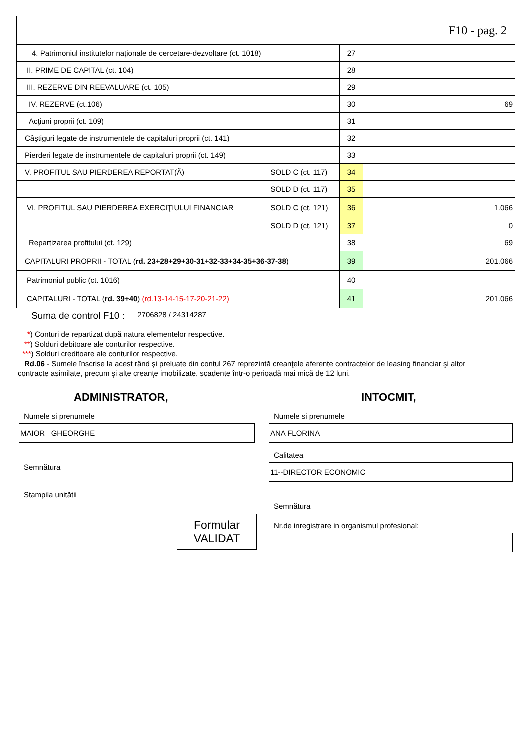| F10 - pag. 2 | | | | |
| 4. Patrimoniul institutelor naţionale de cercetare-dezvoltare (ct. 1018) | | 27 | | |
| II. PRIME DE CAPITAL (ct. 104) | | 28 | | |
| III. REZERVE DIN REEVALUARE (ct. 105) | | 29 | | |
| IV. REZERVE (ct.106) | | 30 | | 69 |
| Acţiuni proprii (ct. 109) | | 31 | | |
| Câştiguri legate de instrumentele de capitaluri proprii (ct. 141) | | 32 | | |
| Pierderi legate de instrumentele de capitaluri proprii (ct. 149) | | 33 | | |
| V. PROFITUL SAU PIERDEREA REPORTAT(Ă) | SOLD C (ct. 117) | 34 | | |
| | SOLD D (ct. 117) | 35 | | |
| VI. PROFITUL SAU PIERDEREA EXERCIŢIULUI FINANCIAR | SOLD C (ct. 121) | 36 | | 1.066 |
| | SOLD D (ct. 121) | 37 | | 0 |
| Repartizarea profitului (ct. 129) | | 38 | | 69 |
| CAPITALURI PROPRII - TOTAL ( rd. 23+28+29+30-31+32-33+34-35+36-37-38 ) | | 39 | | 201.066 |
| Patrimoniul public (ct. 1016) | | 40 | | |
| CAPITALURI - TOTAL ( rd. 39+40 ) (rd.13-14-15-17-20-21-22) | | 41 | | 201.066 |
Suma de control F10 : 2706828 / 24314287
*) Conturi de repartizat după natura elementelor respective.
**) Solduri debitoare ale conturilor respective.
***) Solduri creditoare ale conturilor respective.
Rd.06 - Sumele înscrise la acest rând şi preluate din contul 267 reprezintă creanţele aferente contractelor de leasing financiar şi altor
contracte asimilate, precum şi alte creanţe imobilizate, scadente într-o perioadă mai mică de 12 luni.
ADMINISTRATOR,
Numele si prenumele
MAIOR GHEORGHE
Semnătura ______________________________________
Stampila unitătii
Formular
VALIDAT
INTOCMIT,
Numele si prenumele
ANA FLORINA
Calitatea
11--DIRECTOR ECONOMIC
Semnătura ______________________________________
Nr.de inregistrare in organismul profesional: